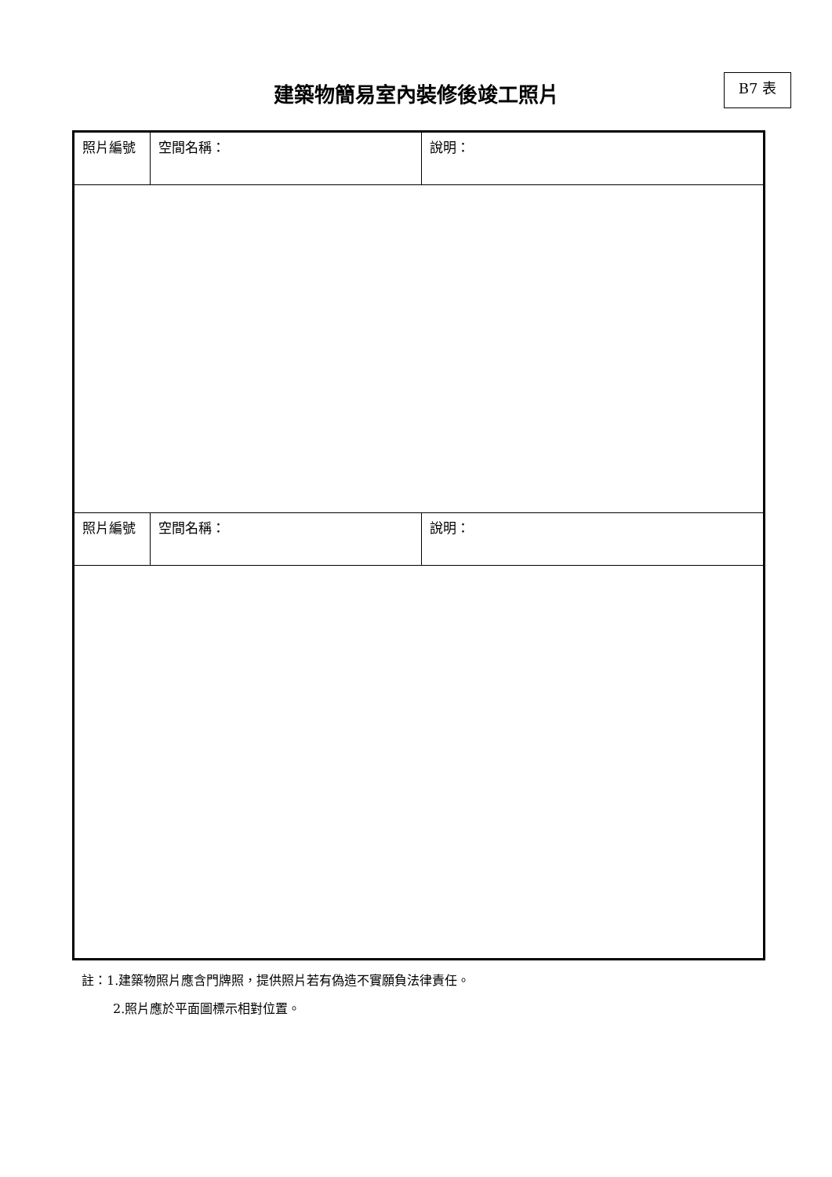建築物簡易室內裝修後竣工照片 B7 表
| 照片編號 | 空間名稱： | 說明： |
| 照片編號 | 空間名稱： | 說明： |
註：1.建築物照片應含門牌照，提供照片若有偽造不實願負法律責任。
2.照片應於平面圖標示相對位置。